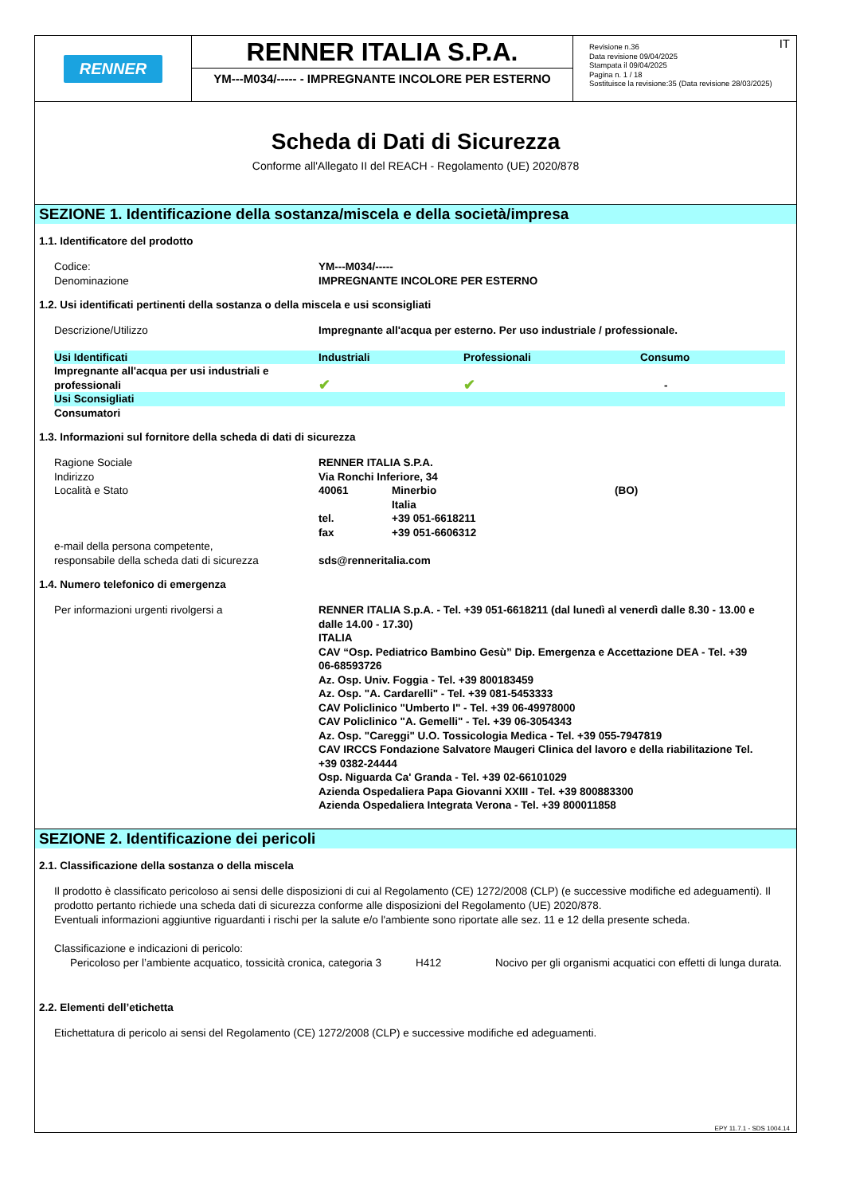RENNER
RENNER ITALIA S.P.A.
YM---M034/----- - IMPREGNANTE INCOLORE PER ESTERNO
IT Revisione n.36
Data revisione 09/04/2025
Stampata il 09/04/2025
Pagina n. 1 / 18
Sostituisce la revisione:35 (Data revisione 28/03/2025)
Scheda di Dati di Sicurezza
Conforme all'Allegato II del REACH - Regolamento (UE) 2020/878
SEZIONE 1. Identificazione della sostanza/miscela e della società/impresa
1.1. Identificatore del prodotto
Codice: YM---M034/-----
Denominazione IMPREGNANTE INCOLORE PER ESTERNO
1.2. Usi identificati pertinenti della sostanza o della miscela e usi sconsigliati
Descrizione/Utilizzo Impregnante all'acqua per esterno. Per uso industriale / professionale.
| Usi Identificati | Industriali | Professionali | Consumo |
| Impregnante all'acqua per usi industriali e professionali | ✔ | ✔ | - |
| Usi Sconsigliati | | | |
| Consumatori | | | |
1.3. Informazioni sul fornitore della scheda di dati di sicurezza
| Ragione Sociale | RENNER ITALIA S.P.A. | | |
| Indirizzo | Via Ronchi Inferiore, 34 | | |
| Località e Stato | 40061 | Minerbio | (BO) |
| | | Italia | |
| | tel. | +39 051-6618211 | |
| | fax | +39 051-6606312 | |
| e-mail della persona competente, responsabile della scheda dati di sicurezza | sds@renneritalia.com | | |
1.4. Numero telefonico di emergenza
Per informazioni urgenti rivolgersi a RENNER ITALIA S.p.A. - Tel. +39 051-6618211 (dal lunedì al venerdì dalle 8.30 - 13.00 e dalle 14.00 - 17.30)
ITALIA
CAV “Osp. Pediatrico Bambino Gesù” Dip. Emergenza e Accettazione DEA - Tel. +39 06-68593726
Az. Osp. Univ. Foggia - Tel. +39 800183459
Az. Osp. "A. Cardarelli" - Tel. +39 081-5453333
CAV Policlinico "Umberto I" - Tel. +39 06-49978000
CAV Policlinico "A. Gemelli" - Tel. +39 06-3054343
Az. Osp. "Careggi" U.O. Tossicologia Medica - Tel. +39 055-7947819
CAV IRCCS Fondazione Salvatore Maugeri Clinica del lavoro e della riabilitazione Tel. +39 0382-24444
Osp. Niguarda Ca' Granda - Tel. +39 02-66101029
Azienda Ospedaliera Papa Giovanni XXIII - Tel. +39 800883300
Azienda Ospedaliera Integrata Verona - Tel. +39 800011858
SEZIONE 2. Identificazione dei pericoli
2.1. Classificazione della sostanza o della miscela
Il prodotto è classificato pericoloso ai sensi delle disposizioni di cui al Regolamento (CE) 1272/2008 (CLP) (e successive modifiche ed adeguamenti). Il prodotto pertanto richiede una scheda dati di sicurezza conforme alle disposizioni del Regolamento (UE) 2020/878.
Eventuali informazioni aggiuntive riguardanti i rischi per la salute e/o l'ambiente sono riportate alle sez. 11 e 12 della presente scheda.
Classificazione e indicazioni di pericolo:
| Pericoloso per l’ambiente acquatico, tossicità cronica, categoria 3 | H412 | Nocivo per gli organismi acquatici con effetti di lunga durata. |
2.2. Elementi dell’etichetta
Etichettatura di pericolo ai sensi del Regolamento (CE) 1272/2008 (CLP) e successive modifiche ed adeguamenti.
EPY 11.7.1 - SDS 1004.14